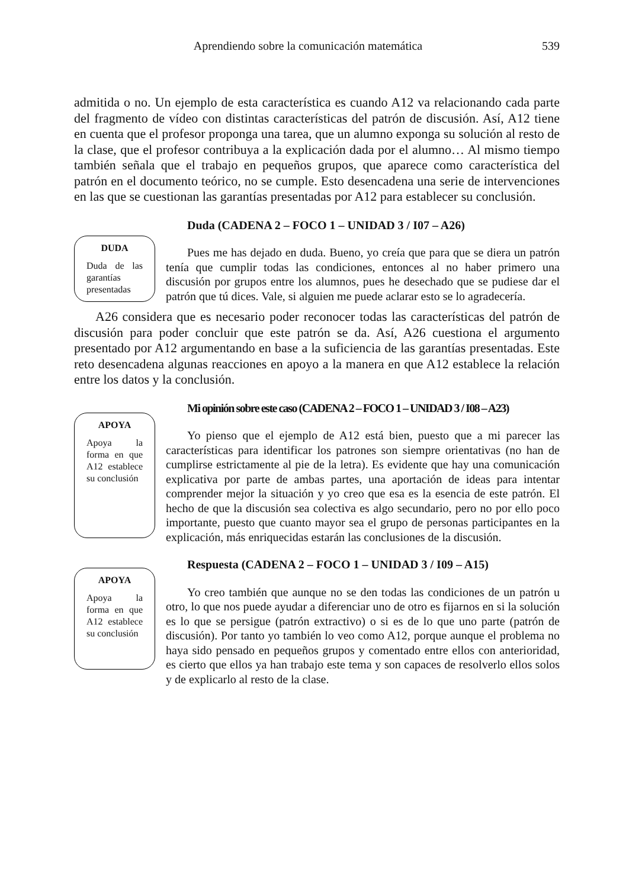Aprendiendo sobre la comunicación matemática 539
admitida o no. Un ejemplo de esta característica es cuando A12 va relacionando cada parte del fragmento de vídeo con distintas características del patrón de discusión. Así, A12 tiene en cuenta que el profesor proponga una tarea, que un alumno exponga su solución al resto de la clase, que el profesor contribuya a la explicación dada por el alumno… Al mismo tiempo también señala que el trabajo en pequeños grupos, que aparece como característica del patrón en el documento teórico, no se cumple. Esto desencadena una serie de intervenciones en las que se cuestionan las garantías presentadas por A12 para establecer su conclusión.
DUDA
Duda de las garantías presentadas
Duda (CADENA 2 – FOCO 1 – UNIDAD 3 / I07 – A26)
Pues me has dejado en duda. Bueno, yo creía que para que se diera un patrón tenía que cumplir todas las condiciones, entonces al no haber primero una discusión por grupos entre los alumnos, pues he desechado que se pudiese dar el patrón que tú dices. Vale, si alguien me puede aclarar esto se lo agradecería.
A26 considera que es necesario poder reconocer todas las características del patrón de discusión para poder concluir que este patrón se da. Así, A26 cuestiona el argumento presentado por A12 argumentando en base a la suficiencia de las garantías presentadas. Este reto desencadena algunas reacciones en apoyo a la manera en que A12 establece la relación entre los datos y la conclusión.
APOYA
Apoya la forma en que A12 establece su conclusión
APOYA
Apoya la forma en que A12 establece su conclusión
Mi opinión sobre este caso (CADENA 2 – FOCO 1 – UNIDAD 3 / I08 – A23)
Yo pienso que el ejemplo de A12 está bien, puesto que a mi parecer las características para identificar los patrones son siempre orientativas (no han de cumplirse estrictamente al pie de la letra). Es evidente que hay una comunicación explicativa por parte de ambas partes, una aportación de ideas para intentar comprender mejor la situación y yo creo que esa es la esencia de este patrón. El hecho de que la discusión sea colectiva es algo secundario, pero no por ello poco importante, puesto que cuanto mayor sea el grupo de personas participantes en la explicación, más enriquecidas estarán las conclusiones de la discusión.
Respuesta (CADENA 2 – FOCO 1 – UNIDAD 3 / I09 – A15)
Yo creo también que aunque no se den todas las condiciones de un patrón u otro, lo que nos puede ayudar a diferenciar uno de otro es fijarnos en si la solución es lo que se persigue (patrón extractivo) o si es de lo que uno parte (patrón de discusión). Por tanto yo también lo veo como A12, porque aunque el problema no haya sido pensado en pequeños grupos y comentado entre ellos con anterioridad, es cierto que ellos ya han trabajo este tema y son capaces de resolverlo ellos solos y de explicarlo al resto de la clase.